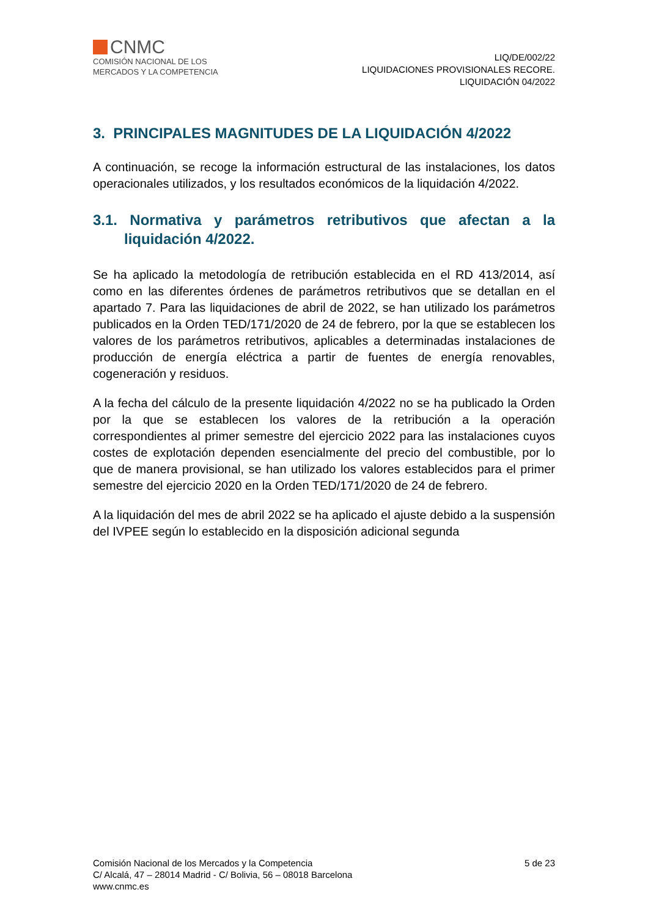CNMC
COMISIÓN NACIONAL DE LOS
MERCADOS Y LA COMPETENCIA
LIQ/DE/002/22
LIQUIDACIONES PROVISIONALES RECORE.
LIQUIDACIÓN 04/2022
3. PRINCIPALES MAGNITUDES DE LA LIQUIDACIÓN 4/2022
A continuación, se recoge la información estructural de las instalaciones, los datos operacionales utilizados, y los resultados económicos de la liquidación 4/2022.
3.1. Normativa y parámetros retributivos que afectan a la liquidación 4/2022.
Se ha aplicado la metodología de retribución establecida en el RD 413/2014, así como en las diferentes órdenes de parámetros retributivos que se detallan en el apartado 7. Para las liquidaciones de abril de 2022, se han utilizado los parámetros publicados en la Orden TED/171/2020 de 24 de febrero, por la que se establecen los valores de los parámetros retributivos, aplicables a determinadas instalaciones de producción de energía eléctrica a partir de fuentes de energía renovables, cogeneración y residuos.
A la fecha del cálculo de la presente liquidación 4/2022 no se ha publicado la Orden por la que se establecen los valores de la retribución a la operación correspondientes al primer semestre del ejercicio 2022 para las instalaciones cuyos costes de explotación dependen esencialmente del precio del combustible, por lo que de manera provisional, se han utilizado los valores establecidos para el primer semestre del ejercicio 2020 en la Orden TED/171/2020 de 24 de febrero.
A la liquidación del mes de abril 2022 se ha aplicado el ajuste debido a la suspensión del IVPEE según lo establecido en la disposición adicional segunda
Comisión Nacional de los Mercados y la Competencia
C/ Alcalá, 47 – 28014 Madrid - C/ Bolivia, 56 – 08018 Barcelona
www.cnmc.es
5 de 23